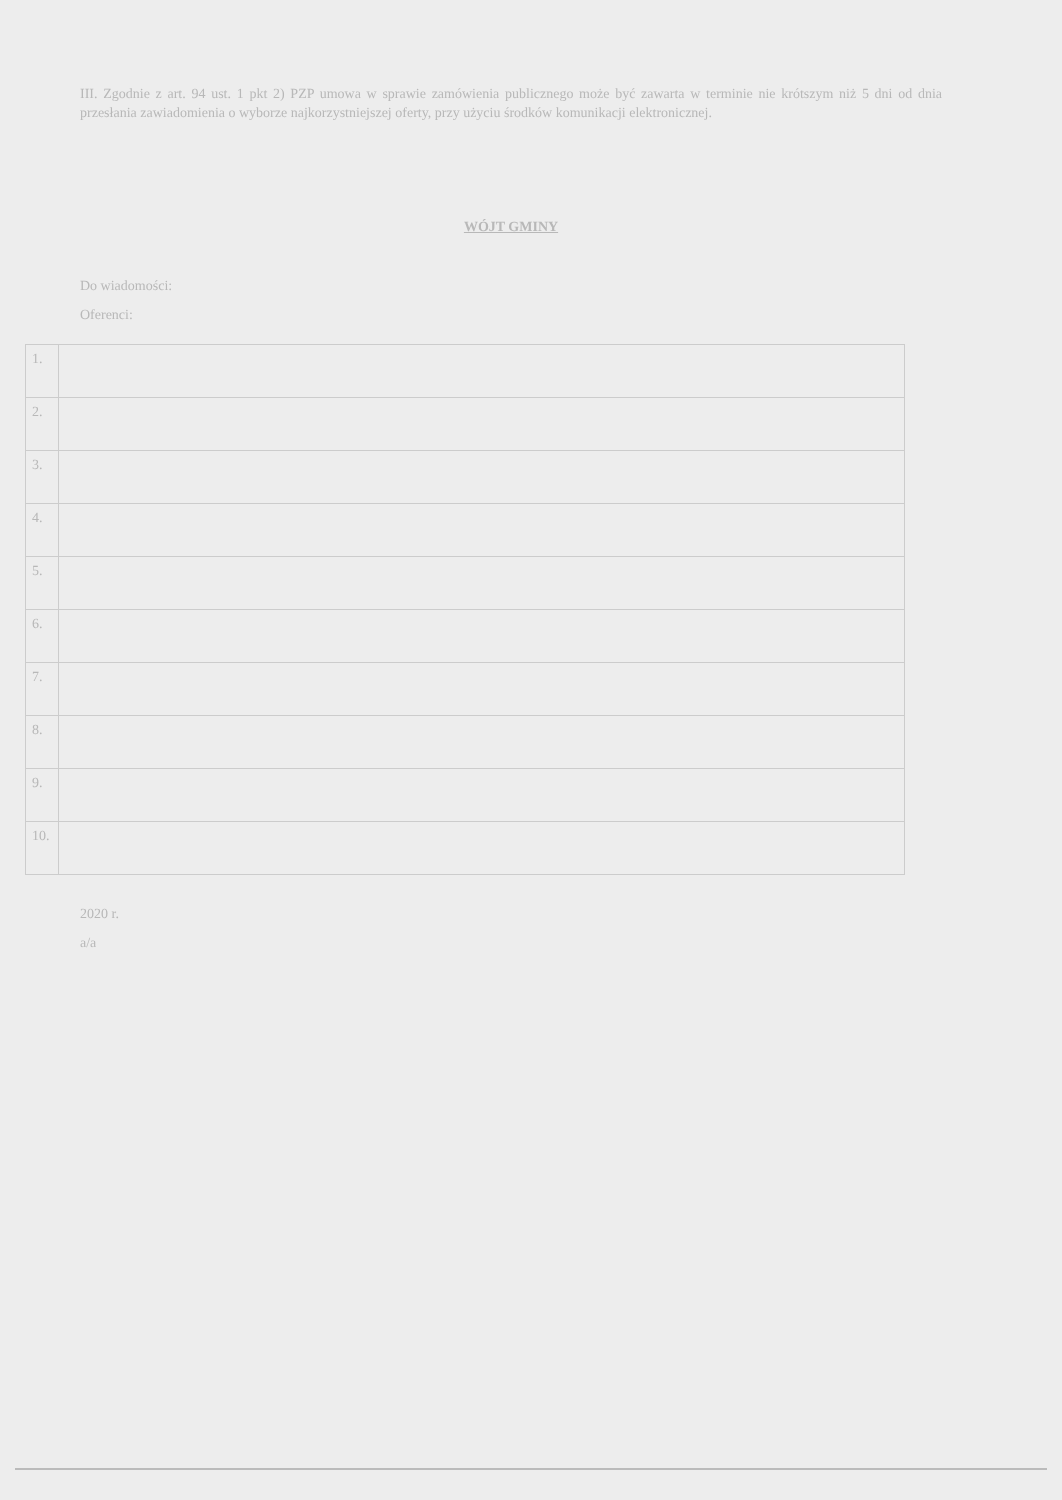III. Zgodnie z art. 94 ust. 1 pkt 2) PZP umowa w sprawie zamówienia publicznego może być zawarta w terminie nie krótszym niż 5 dni od dnia przesłania zawiadomienia o wyborze najkorzystniejszej oferty, przy użyciu środków komunikacji elektronicznej.
WÓJT GMINY
Do wiadomości:
Oferenci:
| 1. | |
| 2. | |
| 3. | |
| 4. | |
| 5. | |
| 6. | |
| 7. | |
| 8. | |
| 9. | |
| 10. | |
2020 r.
a/a